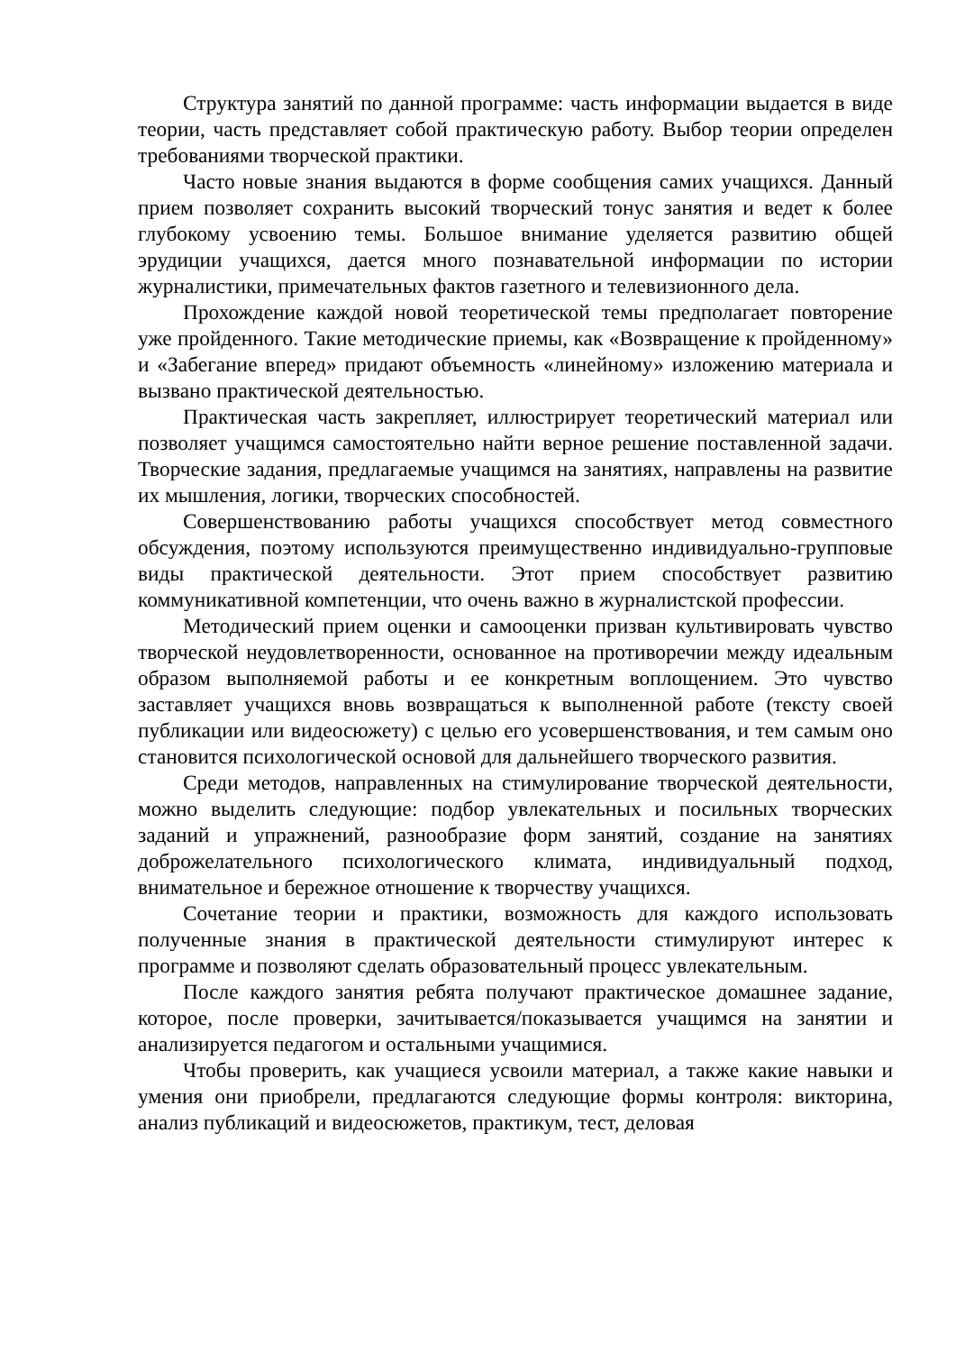Структура занятий по данной программе: часть информации выдается в виде теории, часть представляет собой практическую работу. Выбор теории определен требованиями творческой практики.
Часто новые знания выдаются в форме сообщения самих учащихся. Данный прием позволяет сохранить высокий творческий тонус занятия и ведет к более глубокому усвоению темы. Большое внимание уделяется развитию общей эрудиции учащихся, дается много познавательной информации по истории журналистики, примечательных фактов газетного и телевизионного дела.
Прохождение каждой новой теоретической темы предполагает повторение уже пройденного. Такие методические приемы, как «Возвращение к пройденному» и «Забегание вперед» придают объемность «линейному» изложению материала и вызвано практической деятельностью.
Практическая часть закрепляет, иллюстрирует теоретический материал или позволяет учащимся самостоятельно найти верное решение поставленной задачи. Творческие задания, предлагаемые учащимся на занятиях, направлены на развитие их мышления, логики, творческих способностей.
Совершенствованию работы учащихся способствует метод совместного обсуждения, поэтому используются преимущественно индивидуально-групповые виды практической деятельности. Этот прием способствует развитию коммуникативной компетенции, что очень важно в журналистской профессии.
Методический прием оценки и самооценки призван культивировать чувство творческой неудовлетворенности, основанное на противоречии между идеальным образом выполняемой работы и ее конкретным воплощением. Это чувство заставляет учащихся вновь возвращаться к выполненной работе (тексту своей публикации или видеосюжету) с целью его усовершенствования, и тем самым оно становится психологической основой для дальнейшего творческого развития.
Среди методов, направленных на стимулирование творческой деятельности, можно выделить следующие: подбор увлекательных и посильных творческих заданий и упражнений, разнообразие форм занятий, создание на занятиях доброжелательного психологического климата, индивидуальный подход, внимательное и бережное отношение к творчеству учащихся.
Сочетание теории и практики, возможность для каждого использовать полученные знания в практической деятельности стимулируют интерес к программе и позволяют сделать образовательный процесс увлекательным.
После каждого занятия ребята получают практическое домашнее задание, которое, после проверки, зачитывается/показывается учащимся на занятии и анализируется педагогом и остальными учащимися.
Чтобы проверить, как учащиеся усвоили материал, а также какие навыки и умения они приобрели, предлагаются следующие формы контроля: викторина, анализ публикаций и видеосюжетов, практикум, тест, деловая